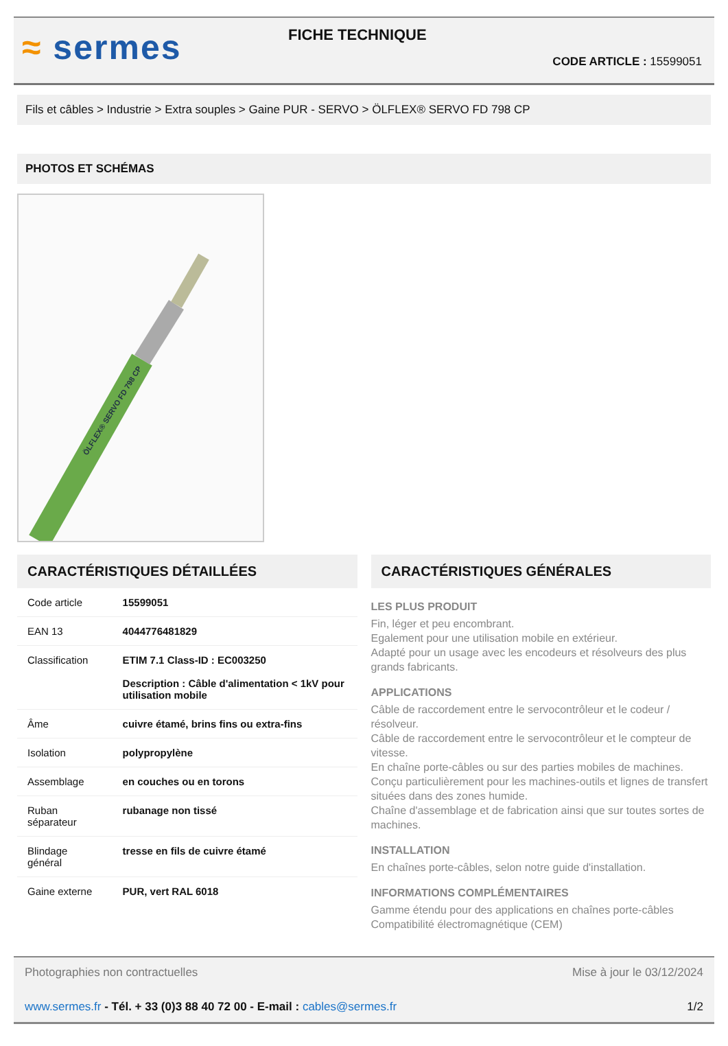≈ sermes
FICHE TECHNIQUE
CODE ARTICLE : 15599051
Fils et câbles > Industrie > Extra souples > Gaine PUR - SERVO > ÖLFLEX® SERVO FD 798 CP
PHOTOS ET SCHÉMAS
ÖLFLEX® SERVO FD 798 CP
CARACTÉRISTIQUES DÉTAILLÉES
| Code article | 15599051 |
| EAN 13 | 4044776481829 |
| Classification | ETIM 7.1 Class-ID : EC003250 Description : Câble d'alimentation < 1kV pour utilisation mobile |
| Âme | cuivre étamé, brins fins ou extra-fins |
| Isolation | polypropylène |
| Assemblage | en couches ou en torons |
| Ruban séparateur | rubanage non tissé |
| Blindage général | tresse en fils de cuivre étamé |
| Gaine externe | PUR, vert RAL 6018 |
CARACTÉRISTIQUES GÉNÉRALES
LES PLUS PRODUIT
Fin, léger et peu encombrant.
Egalement pour une utilisation mobile en extérieur.
Adapté pour un usage avec les encodeurs et résolveurs des plus grands fabricants.
APPLICATIONS
Câble de raccordement entre le servocontrôleur et le codeur / résolveur.
Câble de raccordement entre le servocontrôleur et le compteur de vitesse.
En chaîne porte-câbles ou sur des parties mobiles de machines.
Conçu particulièrement pour les machines-outils et lignes de transfert situées dans des zones humide.
Chaîne d'assemblage et de fabrication ainsi que sur toutes sortes de machines.
INSTALLATION
En chaînes porte-câbles, selon notre guide d'installation.
INFORMATIONS COMPLÉMENTAIRES
Gamme étendu pour des applications en chaînes porte-câbles
Compatibilité électromagnétique (CEM)
Photographies non contractuelles Mise à jour le 03/12/2024
www.sermes.fr - Tél. + 33 (0)3 88 40 72 00 - E-mail : cables@sermes.fr 1/2